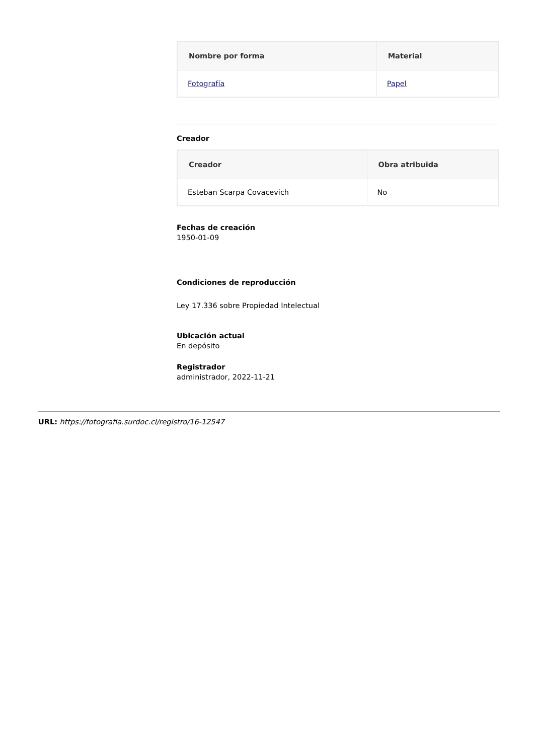| Nombre por forma | Material |
| --- | --- |
| Fotografía | Papel |
Creador
| Creador | Obra atribuida |
| --- | --- |
| Esteban Scarpa Covacevich | No |
Fechas de creación
1950-01-09
Condiciones de reproducción
Ley 17.336 sobre Propiedad Intelectual
Ubicación actual
En depósito
Registrador
administrador, 2022-11-21
URL: https://fotografia.surdoc.cl/registro/16-12547